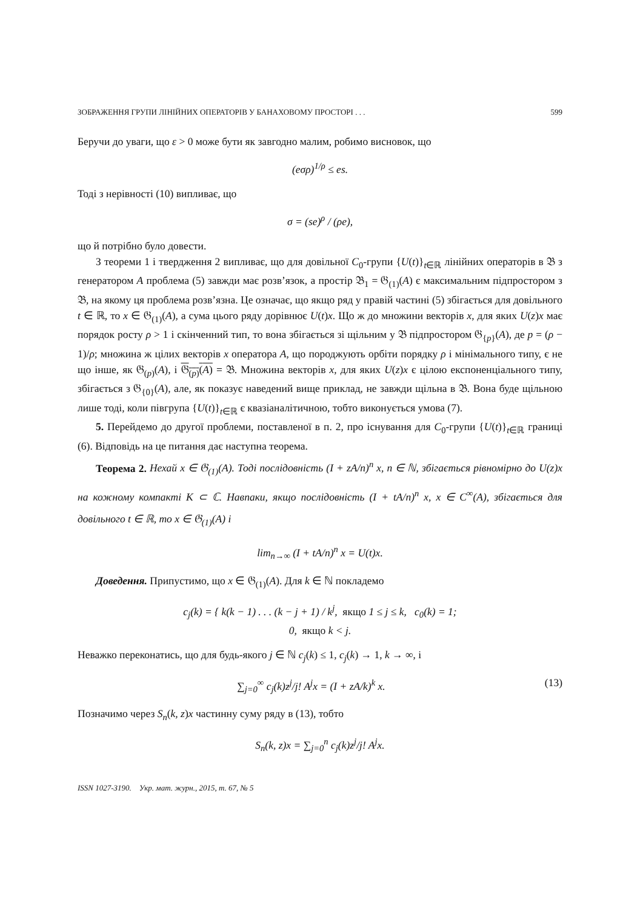ЗОБРАЖЕННЯ ГРУПИ ЛІНІЙНИХ ОПЕРАТОРІВ У БАНАХОВОМУ ПРОСТОРІ . . . 599
Беручи до уваги, що ε > 0 може бути як завгодно малим, робимо висновок, що
(eσρ)<sup>1/ρ</sup> ≤ es.
Тоді з нерівності (10) випливає, що
σ = (se)<sup>ρ</sup> / (ρe),
що й потрібно було довести.
З теореми 1 і твердження 2 випливає, що для довільної C<sub>0</sub>-групи {U(t)}<sub>t∈ℝ</sub> лінійних операторів в 𝔅 з генератором A проблема (5) завжди має розв’язок, а простір 𝔅<sub>1</sub> = 𝔊<sub>(1)</sub>(A) є максимальним підпростором з 𝔅, на якому ця проблема розв’язна. Це означає, що якщо ряд у правій частині (5) збігається для довільного t ∈ ℝ, то x ∈ 𝔊<sub>(1)</sub>(A), а сума цього ряду дорівнює U(t)x. Що ж до множини векторів x, для яких U(z)x має порядок росту ρ > 1 і скінченний тип, то вона збігається зі щільним у 𝔅 підпростором 𝔊<sub>{p}</sub>(A), де p = (ρ − 1)/ρ; множина ж цілих векторів x оператора A, що породжують орбіти порядку ρ і мінімального типу, є не що інше, як 𝔊<sub>(p)</sub>(A), і 𝔊<sub>(p)</sub>(A) = 𝔅. Множина векторів x, для яких U(z)x є цілою експоненціального типу, збігається з 𝔊<sub>{0}</sub>(A), але, як показує наведений вище приклад, не завжди щільна в 𝔅. Вона буде щільною лише тоді, коли півгрупа {U(t)}<sub>t∈ℝ</sub> є квазіаналітичною, тобто виконується умова (7).
5. Перейдемо до другої проблеми, поставленої в п. 2, про існування для C<sub>0</sub>-групи {U(t)}<sub>t∈ℝ</sub> границі (6). Відповідь на це питання дає наступна теорема.
Теорема 2. Нехай x ∈ 𝔊<sub>(1)</sub>(A). Тоді послідовність (I + zA/n)<sup>n</sup> x, n ∈ ℕ, збігається рівномірно до U(z)x на кожному компакті K ⊂ ℂ. Навпаки, якщо послідовність (I + tA/n)<sup>n</sup> x, x ∈ C<sup>∞</sup>(A), збігається для довільного t ∈ ℝ, то x ∈ 𝔊<sub>(1)</sub>(A) і
lim<sub>n→∞</sub> (I + tA/n)<sup>n</sup> x = U(t)x.
Доведення. Припустимо, що x ∈ 𝔊<sub>(1)</sub>(A). Для k ∈ ℕ покладемо
c<sub>j</sub>(k) = { k(k − 1) . . . (k − j + 1) / k<sup>j</sup>, якщо 1 ≤ j ≤ k, c<sub>0</sub>(k) = 1;
0, якщо k < j.
Неважко переконатись, що для будь-якого j ∈ ℕ c<sub>j</sub>(k) ≤ 1, c<sub>j</sub>(k) → 1, k → ∞, і
∑<sub>j=0</sub><sup>∞</sup> c<sub>j</sub>(k)z<sup>j</sup>/j! A<sup>j</sup>x = (I + zA/k)<sup>k</sup> x. (13)
Позначимо через S<sub>n</sub>(k, z)x частинну суму ряду в (13), тобто
S<sub>n</sub>(k, z)x = ∑<sub>j=0</sub><sup>n</sup> c<sub>j</sub>(k)z<sup>j</sup>/j! A<sup>j</sup>x.
ISSN 1027-3190. Укр. мат. журн., 2015, т. 67, № 5